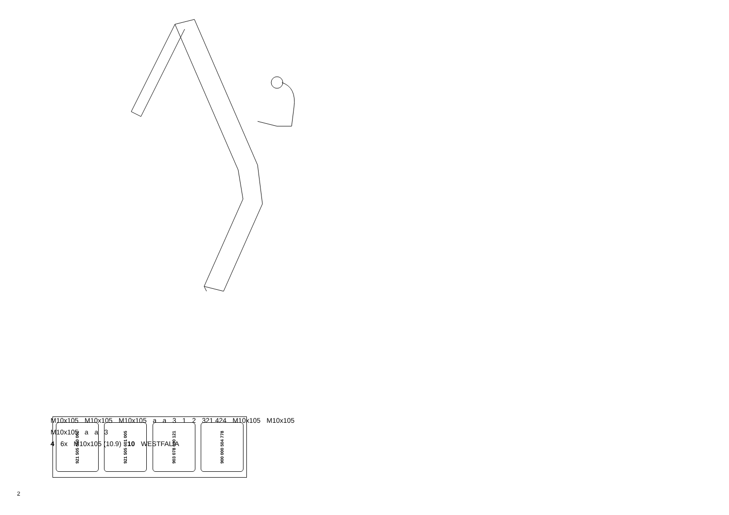M10x105 M10x105 M10x105 a a 3 1 2 321 424 M10x105 M10x105 M10x105 a a 3
4 6x M10x105 (10.9) 10 WESTFALIA
921 505 650 001
921 505 601 005
903 078 630 121
900 000 504 778
2